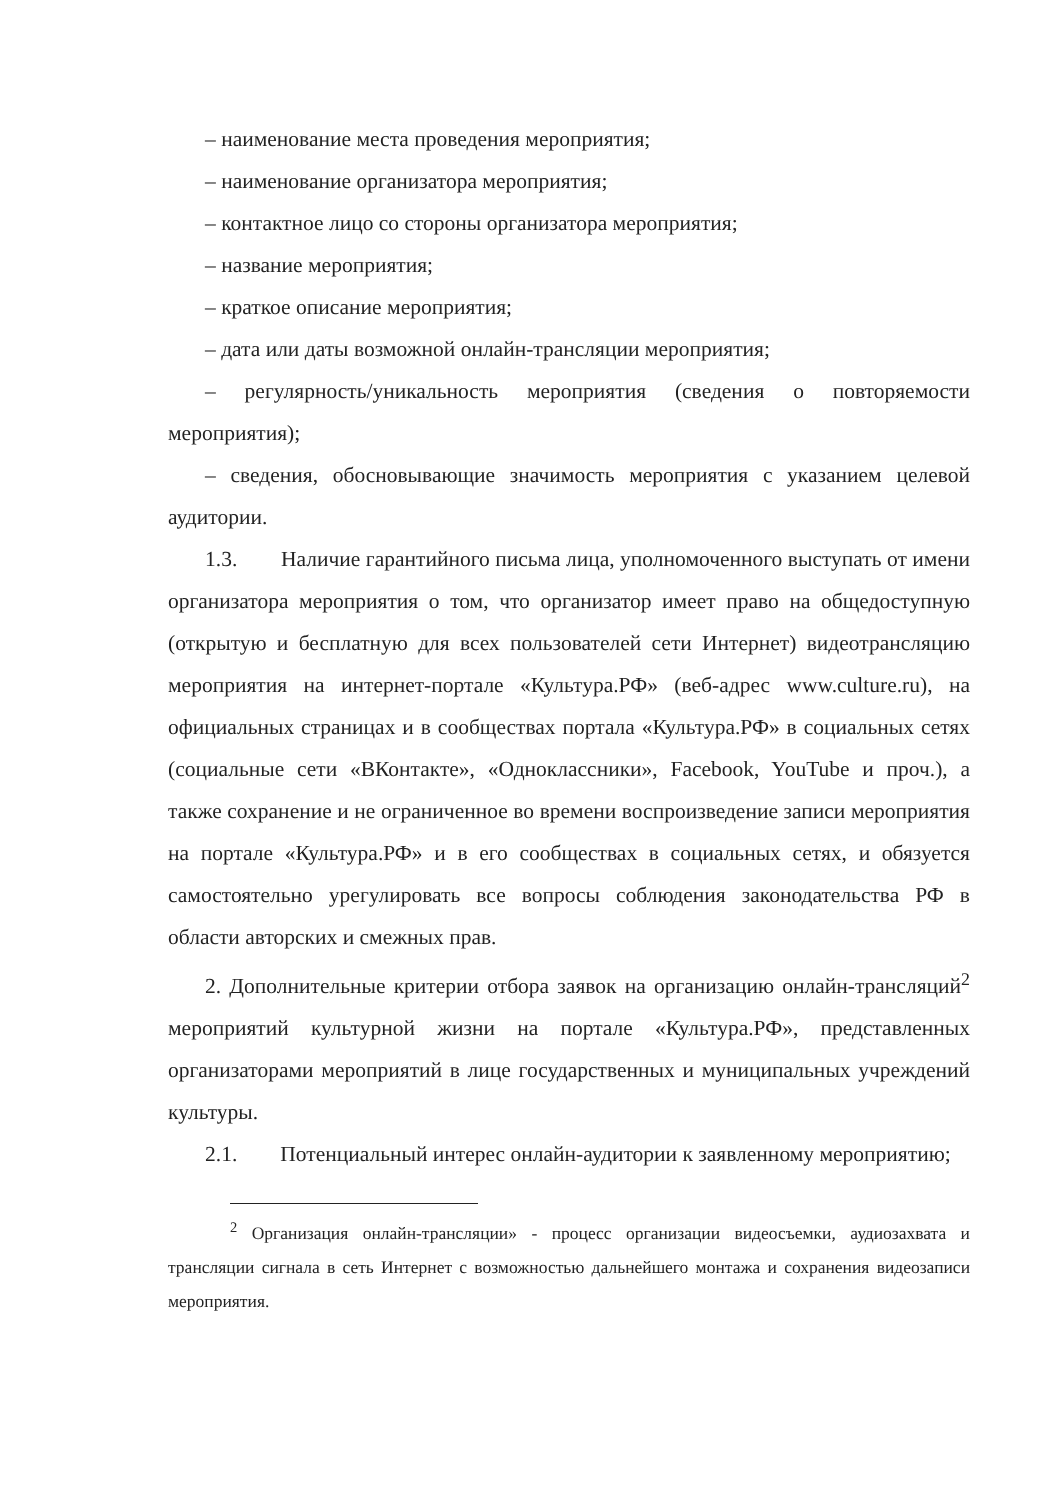– наименование места проведения мероприятия;
– наименование организатора мероприятия;
– контактное лицо со стороны организатора мероприятия;
– название мероприятия;
– краткое описание мероприятия;
– дата или даты возможной онлайн-трансляции мероприятия;
– регулярность/уникальность мероприятия (сведения о повторяемости мероприятия);
– сведения, обосновывающие значимость мероприятия с указанием целевой аудитории.
1.3. Наличие гарантийного письма лица, уполномоченного выступать от имени организатора мероприятия о том, что организатор имеет право на общедоступную (открытую и бесплатную для всех пользователей сети Интернет) видеотрансляцию мероприятия на интернет-портале «Культура.РФ» (веб-адрес www.culture.ru), на официальных страницах и в сообществах портала «Культура.РФ» в социальных сетях (социальные сети «ВКонтакте», «Одноклассники», Facebook, YouTube и проч.), а также сохранение и не ограниченное во времени воспроизведение записи мероприятия на портале «Культура.РФ» и в его сообществах в социальных сетях, и обязуется самостоятельно урегулировать все вопросы соблюдения законодательства РФ в области авторских и смежных прав.
2. Дополнительные критерии отбора заявок на организацию онлайн-трансляций<sup>2</sup> мероприятий культурной жизни на портале «Культура.РФ», представленных организаторами мероприятий в лице государственных и муниципальных учреждений культуры.
2.1. Потенциальный интерес онлайн-аудитории к заявленному мероприятию;
<sup>2</sup> Организация онлайн-трансляции» - процесс организации видеосъемки, аудиозахвата и трансляции сигнала в сеть Интернет с возможностью дальнейшего монтажа и сохранения видеозаписи мероприятия.